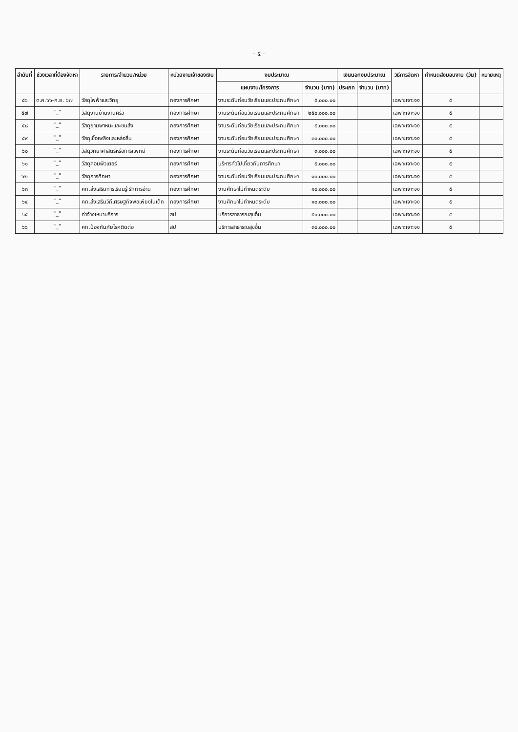- ๕ -
| ลำดับที่ | ช่วงเวลาที่ต้องจัดหา | รายการ/จำนวน/หน่วย | หน่วยงานเจ้าของเงิน | งบประมาณ | | เงินนอกงบประมาณ | | วิธีการจัดหา | กำหนดส่งมอบงาน (วัน) | หมายเหตุ |
| --- | --- | --- | --- | --- | --- | --- | --- | --- | --- | --- |
| | | | | แผนงาน/โครงการ | จำนวน (บาท) | ประเภท | จำนวน (บาท) | | | |
| ๕๖ | ต.ค.๖๖-ก.ย. ๖๗ | วัสดุไฟฟ้าและวิทยุ | กองการศึกษา | งานระดับก่อนวัยเรียนและประถมศึกษา | ๕,๐๐๐.๐๐ | | | เฉพาะเจาะจง | ๕ | |
| ๕๗ | "_" | วัสดุงานบ้านงานครัว | กองการศึกษา | งานระดับก่อนวัยเรียนและประถมศึกษา | ๒๕๐,๐๐๐.๐๐ | | | เฉพาะเจาะจง | ๕ | |
| ๕๘ | "_" | วัสดุยานพาหนะและขนส่ง | กองการศึกษา | งานระดับก่อนวัยเรียนและประถมศึกษา | ๕,๐๐๐.๐๐ | | | เฉพาะเจาะจง | ๕ | |
| ๕๙ | "_" | วัสดุเชื้อเพลิงและหล่อลื่น | กองการศึกษา | งานระดับก่อนวัยเรียนและประถมศึกษา | ๓๐,๐๐๐.๐๐ | | | เฉพาะเจาะจง | ๕ | |
| ๖๐ | "_" | วัสดุวิทยาศาสตร์หรือการแพทย์ | กองการศึกษา | งานระดับก่อนวัยเรียนและประถมศึกษา | ๓,๐๐๐.๐๐ | | | เฉพาะเจาะจง | ๕ | |
| ๖๑ | "_" | วัสดุคอมพิวเตอร์ | กองการศึกษา | บริหารทั่วไปเกี่ยวกับการศึกษา | ๕,๐๐๐.๐๐ | | | เฉพาะเจาะจง | ๕ | |
| ๖๒ | "_" | วัสดุการศึกษา | กองการศึกษา | งานระดับก่อนวัยเรียนและประถมศึกษา | ๑๐,๐๐๐.๐๐ | | | เฉพาะเจาะจง | ๕ | |
| ๖๓ | "_" | คก.ส่งเสริมการเรียนรู้ รักการอ่าน | กองการศึกษา | งานศึกษาไม่กำหนดระดับ | ๑๐,๐๐๐.๐๐ | | | เฉพาะเจาะจง | ๕ | |
| ๖๔ | "_" | คก.ส่งเสริมวิถีเศรษฐกิจพอเพียงในเด็ก | กองการศึกษา | งานศึกษาไม่กำหนดระดับ | ๑๐,๐๐๐.๐๐ | | | เฉพาะเจาะจง | ๕ | |
| ๖๕ | "_" | ค่าจ้างเหมาบริการ | สป | บริการสาธารณสุขอื่น | ๕๐,๐๐๐.๐๐ | | | เฉพาะเจาะจง | ๕ | |
| ๖๖ | "_" | คก.ป้องกันภัยโรคติดต่อ | สป | บริการสาธารณสุขอื่น | ๓๐,๐๐๐.๐๐ | | | เฉพาะเจาะจง | ๕ | |